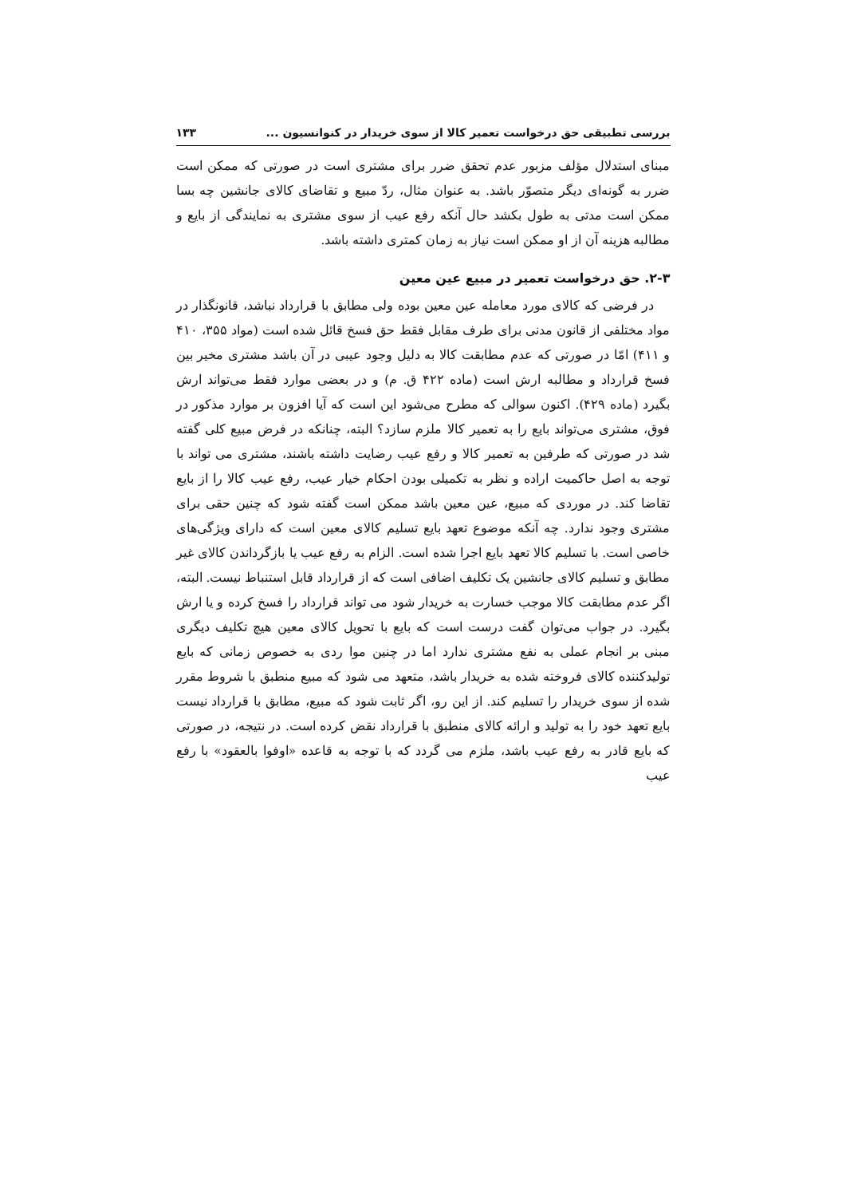بررسی تطبیقی حق درخواست تعمیر کالا از سوی خریدار در کنوانسیون ... ۱۳۳
مبنای استدلال مؤلف مزبور عدم تحقق ضرر برای مشتری است در صورتی که ممکن است ضرر به گونه‌ای دیگر متصوّر باشد. به عنوان مثال، ردّ مبیع و تقاضای کالای جانشین چه بسا ممکن است مدتی به طول بکشد حال آنکه رفع عیب از سوی مشتری به نمایندگی از بایع و مطالبه هزینه آن از او ممکن است نیاز به زمان کمتری داشته باشد.
۲-۳. حق درخواست تعمیر در مبیع عین معین
در فرضی که کالای مورد معامله عین معین بوده ولی مطابق با قرارداد نباشد، قانونگذار در مواد مختلفی از قانون مدنی برای طرف مقابل فقط حق فسخ قائل شده است (مواد ۳۵۵، ۴۱۰ و ۴۱۱) امّا در صورتی که عدم مطابقت کالا به دلیل وجود عیبی در آن باشد مشتری مخیر بین فسخ قرارداد و مطالبه ارش است (ماده ۴۲۲ ق. م) و در بعضی موارد فقط می‌تواند ارش بگیرد (ماده ۴۲۹). اکنون سوالی که مطرح می‌شود این است که آیا افزون بر موارد مذکور در فوق، مشتری می‌تواند بایع را به تعمیر کالا ملزم سازد؟ البته، چنانکه در فرض مبیع کلی گفته شد در صورتی که طرفین به تعمیر کالا و رفع عیب رضایت داشته باشند، مشتری می تواند با توجه به اصل حاکمیت اراده و نظر به تکمیلی بودن احکام خیار عیب، رفع عیب کالا را از بایع تقاضا کند. در موردی که مبیع، عین معین باشد ممکن است گفته شود که چنین حقی برای مشتری وجود ندارد. چه آنکه موضوع تعهد بایع تسلیم کالای معین است که دارای ویژگی‌های خاصی است. با تسلیم کالا تعهد بایع اجرا شده است. الزام به رفع عیب یا بازگرداندن کالای غیر مطابق و تسلیم کالای جانشین یک تکلیف اضافی است که از قرارداد قابل استنباط نیست. البته، اگر عدم مطابقت کالا موجب خسارت به خریدار شود می تواند قرارداد را فسخ کرده و یا ارش بگیرد. در جواب می‌توان گفت درست است که بایع با تحویل کالای معین هیچ تکلیف دیگری مبنی بر انجام عملی به نفع مشتری ندارد اما در چنین موا ردی به خصوص زمانی که بایع تولیدکننده کالای فروخته شده به خریدار باشد، متعهد می شود که مبیع منطبق با شروط مقرر شده از سوی خریدار را تسلیم کند. از این رو، اگر ثابت شود که مبیع، مطابق با قرارداد نیست بایع تعهد خود را به تولید و ارائه کالای منطبق با قرارداد نقض کرده است. در نتیجه، در صورتی که بایع قادر به رفع عیب باشد، ملزم می گردد که با توجه به قاعده «اوفوا بالعقود» با رفع عیب